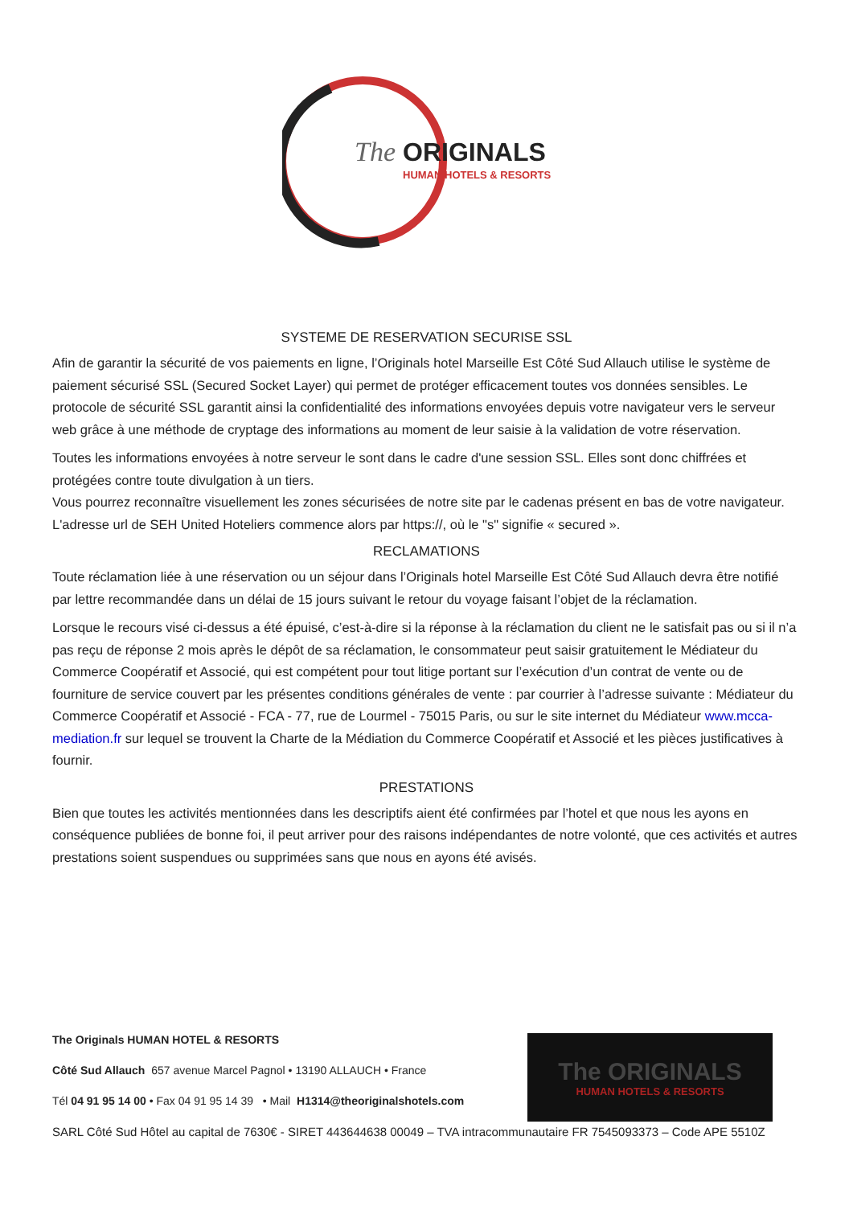The
ORIGINALS
HUMAN HOTELS & RESORTS
SYSTEME DE RESERVATION SECURISE SSL
Afin de garantir la sécurité de vos paiements en ligne, l’Originals hotel Marseille Est Côté Sud Allauch utilise le système de paiement sécurisé SSL (Secured Socket Layer) qui permet de protéger efficacement toutes vos données sensibles. Le protocole de sécurité SSL garantit ainsi la confidentialité des informations envoyées depuis votre navigateur vers le serveur web grâce à une méthode de cryptage des informations au moment de leur saisie à la validation de votre réservation.
Toutes les informations envoyées à notre serveur le sont dans le cadre d'une session SSL. Elles sont donc chiffrées et protégées contre toute divulgation à un tiers.
Vous pourrez reconnaître visuellement les zones sécurisées de notre site par le cadenas présent en bas de votre navigateur. L'adresse url de SEH United Hoteliers commence alors par https://, où le "s" signifie « secured ».
RECLAMATIONS
Toute réclamation liée à une réservation ou un séjour dans l’Originals hotel Marseille Est Côté Sud Allauch devra être notifié par lettre recommandée dans un délai de 15 jours suivant le retour du voyage faisant l’objet de la réclamation.
Lorsque le recours visé ci-dessus a été épuisé, c’est-à-dire si la réponse à la réclamation du client ne le satisfait pas ou si il n’a pas reçu de réponse 2 mois après le dépôt de sa réclamation, le consommateur peut saisir gratuitement le Médiateur du Commerce Coopératif et Associé, qui est compétent pour tout litige portant sur l’exécution d’un contrat de vente ou de fourniture de service couvert par les présentes conditions générales de vente : par courrier à l’adresse suivante : Médiateur du Commerce Coopératif et Associé - FCA - 77, rue de Lourmel - 75015 Paris, ou sur le site internet du Médiateur www.mcca-mediation.fr sur lequel se trouvent la Charte de la Médiation du Commerce Coopératif et Associé et les pièces justificatives à fournir.
PRESTATIONS
Bien que toutes les activités mentionnées dans les descriptifs aient été confirmées par l’hotel et que nous les ayons en conséquence publiées de bonne foi, il peut arriver pour des raisons indépendantes de notre volonté, que ces activités et autres prestations soient suspendues ou supprimées sans que nous en ayons été avisés.
The Originals HUMAN HOTEL & RESORTS
Côté Sud Allauch 657 avenue Marcel Pagnol • 13190 ALLAUCH • France
Tél 04 91 95 14 00 • Fax 04 91 95 14 39 • Mail H1314@theoriginalshotels.com
SARL Côté Sud Hôtel au capital de 7630€ - SIRET 443644638 00049 – TVA intracommunautaire FR 7545093373 – Code APE 5510Z
The ORIGINALS
HUMAN HOTELS & RESORTS